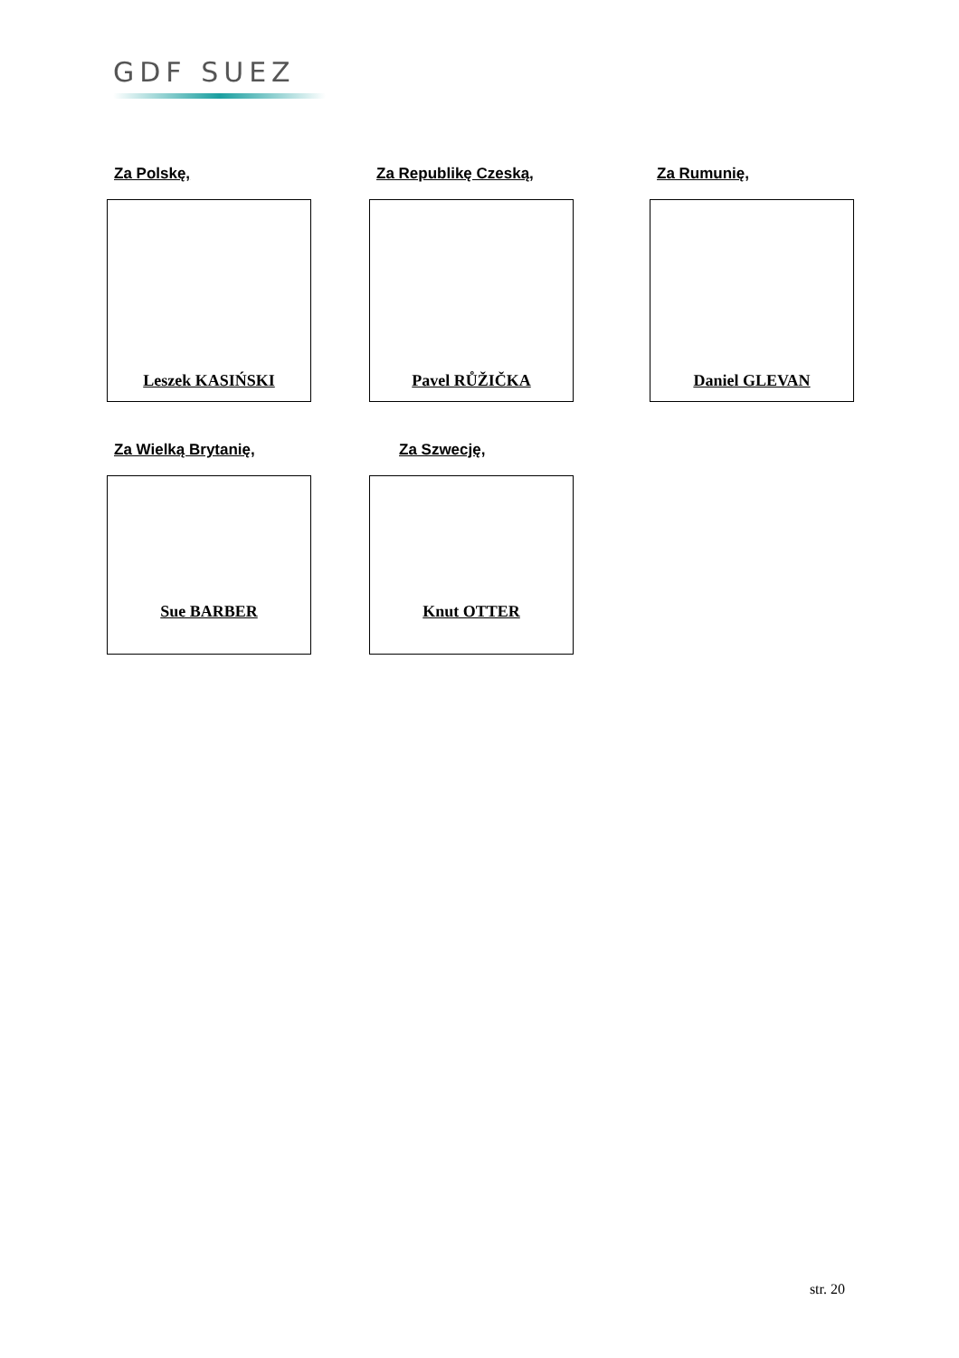GDF SUEZ
Za Polskę,
Leszek KASIŃSKI
Za Republikę Czeską,
Pavel RŮŽIČKA
Za Rumunię,
Daniel GLEVAN
Za Wielką Brytanię,
Sue BARBER
Za Szwecję,
Knut OTTER
str. 20